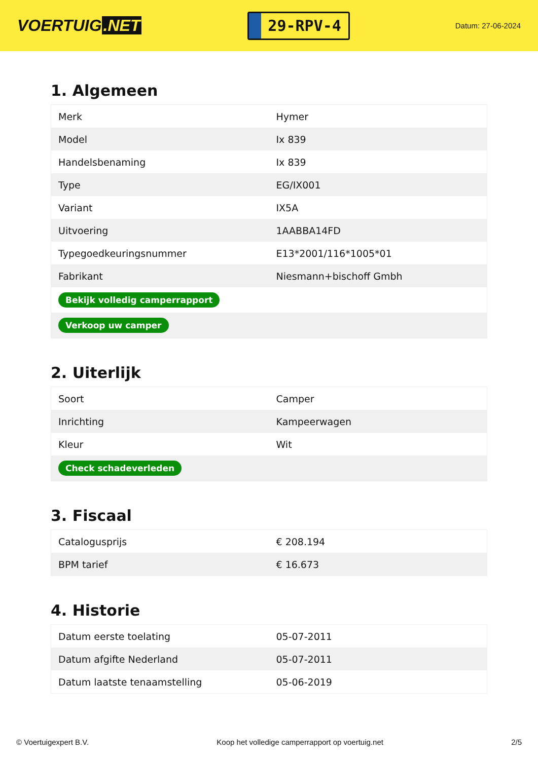VOERTUIG.NET
29-RPV-4
Datum: 27-06-2024
1. Algemeen
| Merk | Hymer |
| Model | Ix 839 |
| Handelsbenaming | Ix 839 |
| Type | EG/IX001 |
| Variant | IX5A |
| Uitvoering | 1AABBA14FD |
| Typegoedkeuringsnummer | E13*2001/116*1005*01 |
| Fabrikant | Niesmann+bischoff Gmbh |
| Bekijk volledig camperrapport | |
| Verkoop uw camper | |
2. Uiterlijk
| Soort | Camper |
| Inrichting | Kampeerwagen |
| Kleur | Wit |
| Check schadeverleden | |
3. Fiscaal
| Catalogusprijs | € 208.194 |
| BPM tarief | € 16.673 |
4. Historie
| Datum eerste toelating | 05-07-2011 |
| Datum afgifte Nederland | 05-07-2011 |
| Datum laatste tenaamstelling | 05-06-2019 |
© Voertuigexpert B.V. Koop het volledige camperrapport op voertuig.net 2/5